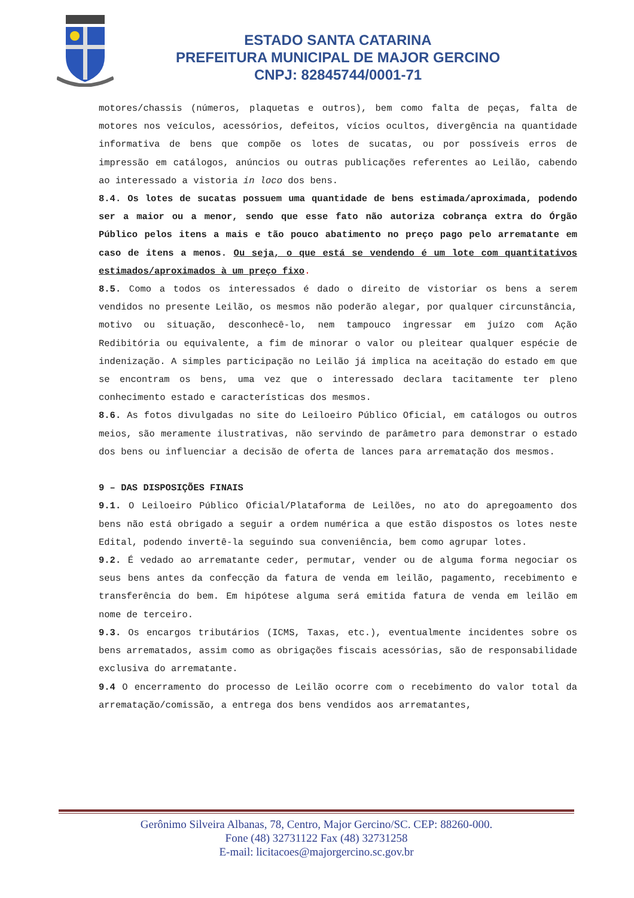ESTADO SANTA CATARINA
PREFEITURA MUNICIPAL DE MAJOR GERCINO
CNPJ: 82845744/0001-71
motores/chassis (números, plaquetas e outros), bem como falta de peças, falta de motores nos veículos, acessórios, defeitos, vícios ocultos, divergência na quantidade informativa de bens que compõe os lotes de sucatas, ou por possíveis erros de impressão em catálogos, anúncios ou outras publicações referentes ao Leilão, cabendo ao interessado a vistoria in loco dos bens.
8.4. Os lotes de sucatas possuem uma quantidade de bens estimada/aproximada, podendo ser a maior ou a menor, sendo que esse fato não autoriza cobrança extra do Órgão Público pelos itens a mais e tão pouco abatimento no preço pago pelo arrematante em caso de itens a menos. Ou seja, o que está se vendendo é um lote com quantitativos estimados/aproximados à um preço fixo.
8.5. Como a todos os interessados é dado o direito de vistoriar os bens a serem vendidos no presente Leilão, os mesmos não poderão alegar, por qualquer circunstância, motivo ou situação, desconhecê-lo, nem tampouco ingressar em juízo com Ação Redibitória ou equivalente, a fim de minorar o valor ou pleitear qualquer espécie de indenização. A simples participação no Leilão já implica na aceitação do estado em que se encontram os bens, uma vez que o interessado declara tacitamente ter pleno conhecimento estado e características dos mesmos.
8.6. As fotos divulgadas no site do Leiloeiro Público Oficial, em catálogos ou outros meios, são meramente ilustrativas, não servindo de parâmetro para demonstrar o estado dos bens ou influenciar a decisão de oferta de lances para arrematação dos mesmos.
9 – DAS DISPOSIÇÕES FINAIS
9.1. O Leiloeiro Público Oficial/Plataforma de Leilões, no ato do apregoamento dos bens não está obrigado a seguir a ordem numérica a que estão dispostos os lotes neste Edital, podendo invertê-la seguindo sua conveniência, bem como agrupar lotes.
9.2. É vedado ao arrematante ceder, permutar, vender ou de alguma forma negociar os seus bens antes da confecção da fatura de venda em leilão, pagamento, recebimento e transferência do bem. Em hipótese alguma será emitida fatura de venda em leilão em nome de terceiro.
9.3. Os encargos tributários (ICMS, Taxas, etc.), eventualmente incidentes sobre os bens arrematados, assim como as obrigações fiscais acessórias, são de responsabilidade exclusiva do arrematante.
9.4 O encerramento do processo de Leilão ocorre com o recebimento do valor total da arrematação/comissão, a entrega dos bens vendidos aos arrematantes,
Gerônimo Silveira Albanas, 78, Centro, Major Gercino/SC. CEP: 88260-000.
Fone (48) 32731122 Fax (48) 32731258
E-mail: licitacoes@majorgercino.sc.gov.br